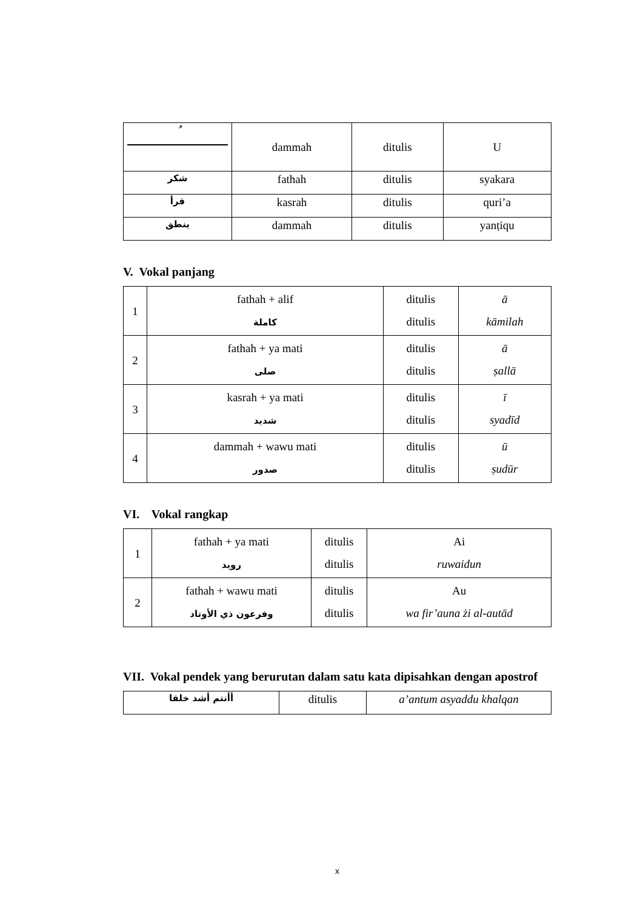| ُ | dammah | ditulis | U |
| شكر | fathah | ditulis | syakara |
| قرأ | kasrah | ditulis | quri’a |
| ينطق | dammah | ditulis | yanṭiqu |
V. Vokal panjang
| 1 | fathah + alif كاملة | ditulis ditulis | ā kāmilah |
| 2 | fathah + ya mati صلى | ditulis ditulis | ā ṣallā |
| 3 | kasrah + ya mati شديد | ditulis ditulis | ī syadīd |
| 4 | dammah + wawu mati صدور | ditulis ditulis | ū ṣudūr |
VI. Vokal rangkap
| 1 | fathah + ya mati رويد | ditulis ditulis | Ai ruwaidun |
| 2 | fathah + wawu mati وفرعون ذي الأوتاد | ditulis ditulis | Au wa fir’auna żi al-autād |
VII. Vokal pendek yang berurutan dalam satu kata dipisahkan dengan apostrof
| أأنتم أشد خلقا | ditulis | a’antum asyaddu khalqan |
x